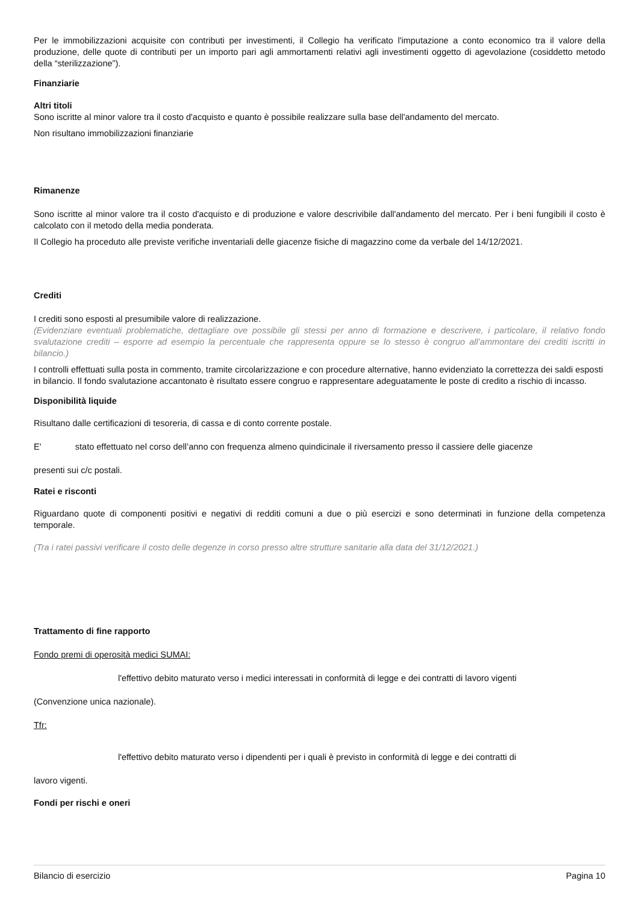Per le immobilizzazioni acquisite con contributi per investimenti, il Collegio ha verificato l'imputazione a conto economico tra il valore della produzione, delle quote di contributi per un importo pari agli ammortamenti relativi agli investimenti oggetto di agevolazione (cosiddetto metodo della “sterilizzazione”).
Finanziarie
Altri titoli
Sono iscritte al minor valore tra il costo d'acquisto e quanto è possibile realizzare sulla base dell'andamento del mercato.
Non risultano immobilizzazioni finanziarie
Rimanenze
Sono iscritte al minor valore tra il costo d'acquisto e di produzione e valore descrivibile dall'andamento del mercato. Per i beni fungibili il costo è calcolato con il metodo della media ponderata.
Il Collegio ha proceduto alle previste verifiche inventariali delle giacenze fisiche di magazzino come da verbale del 14/12/2021.
Crediti
I crediti sono esposti al presumibile valore di realizzazione.
(Evidenziare eventuali problematiche, dettagliare ove possibile gli stessi per anno di formazione e descrivere, i particolare, il relativo fondo svalutazione crediti – esporre ad esempio la percentuale che rappresenta oppure se lo stesso è congruo all’ammontare dei crediti iscritti in bilancio.)
I controlli effettuati sulla posta in commento, tramite circolarizzazione e con procedure alternative, hanno evidenziato la correttezza dei saldi esposti in bilancio. Il fondo svalutazione accantonato è risultato essere congruo e rappresentare adeguatamente le poste di credito a rischio di incasso.
Disponibilità liquide
Risultano dalle certificazioni di tesoreria, di cassa e di conto corrente postale.
E' stato effettuato nel corso dell’anno con frequenza almeno quindicinale il riversamento presso il cassiere delle giacenze
presenti sui c/c postali.
Ratei e risconti
Riguardano quote di componenti positivi e negativi di redditi comuni a due o più esercizi e sono determinati in funzione della competenza temporale.
(Tra i ratei passivi verificare il costo delle degenze in corso presso altre strutture sanitarie alla data del 31/12/2021.)
Trattamento di fine rapporto
Fondo premi di operosità medici SUMAI:
l'effettivo debito maturato verso i medici interessati in conformità di legge e dei contratti di lavoro vigenti
(Convenzione unica nazionale).
Tfr:
l'effettivo debito maturato verso i dipendenti per i quali è previsto in conformità di legge e dei contratti di
lavoro vigenti.
Fondi per rischi e oneri
Bilancio di esercizio Pagina 10